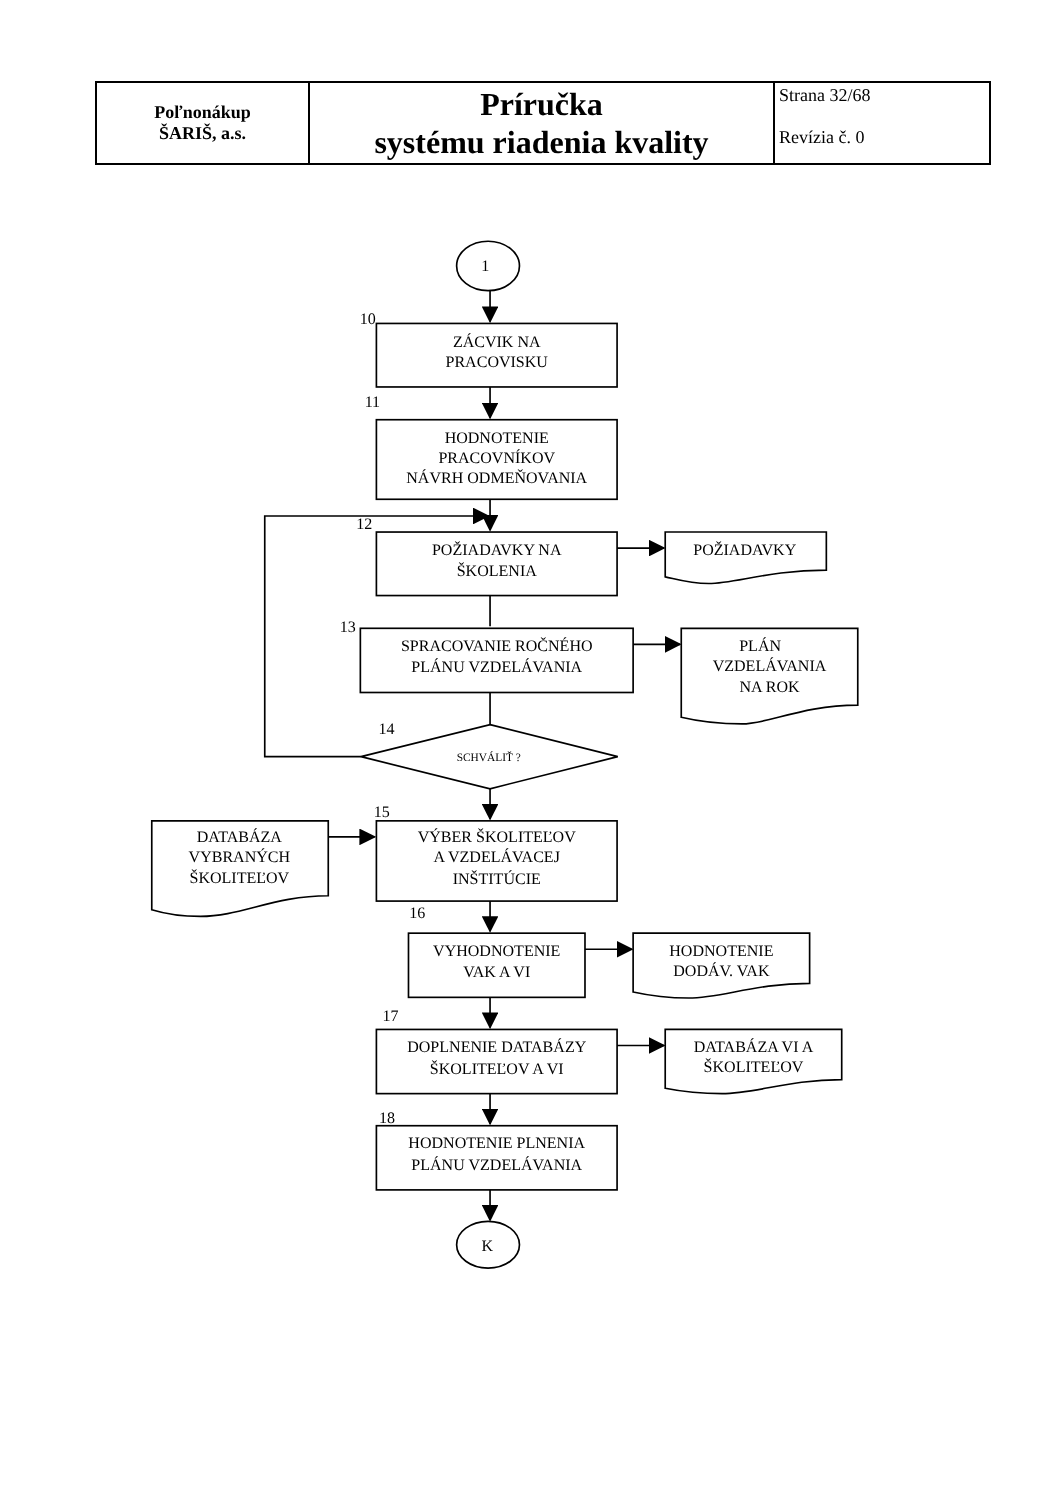| Poľnonákup ŠARIŠ, a.s. | Príručka systému riadenia kvality | Strana 32/68 Revízia č. 0 |
1
10
ZÁCVIK NA
PRACOVISKU
11
HODNOTENIE
PRACOVNÍKOV
NÁVRH ODMEŇOVANIA
12
POŽIADAVKY NA
ŠKOLENIA
POŽIADAVKY
13
SPRACOVANIE ROČNÉHO
PLÁNU VZDELÁVANIA
PLÁN
VZDELÁVANIA
NA ROK
14
SCHVÁLIŤ ?
15
DATABÁZA
VYBRANÝCH
ŠKOLITEĽOV
VÝBER ŠKOLITEĽOV
A VZDELÁVACEJ
INŠTITÚCIE
16
VYHODNOTENIE
VAK A VI
HODNOTENIE
DODÁV. VAK
17
DOPLNENIE DATABÁZY
ŠKOLITEĽOV A VI
DATABÁZA VI A
ŠKOLITEĽOV
18
HODNOTENIE PLNENIA
PLÁNU VZDELÁVANIA
K